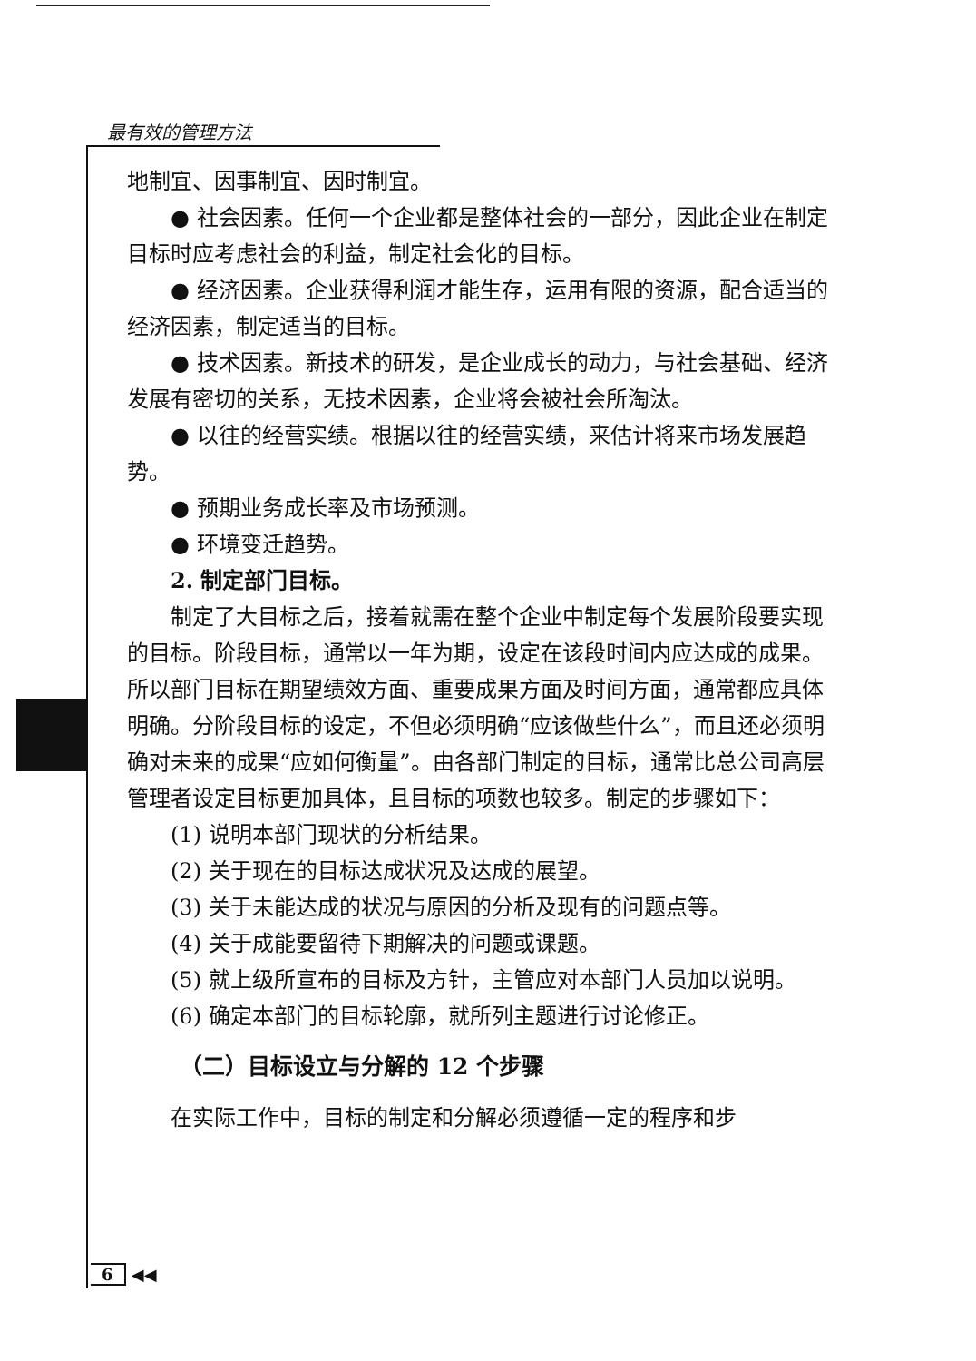最有效的管理方法
地制宜、因事制宜、因时制宜。
● 社会因素。任何一个企业都是整体社会的一部分，因此企业在制定目标时应考虑社会的利益，制定社会化的目标。
● 经济因素。企业获得利润才能生存，运用有限的资源，配合适当的经济因素，制定适当的目标。
● 技术因素。新技术的研发，是企业成长的动力，与社会基础、经济发展有密切的关系，无技术因素，企业将会被社会所淘汰。
● 以往的经营实绩。根据以往的经营实绩，来估计将来市场发展趋势。
● 预期业务成长率及市场预测。
● 环境变迁趋势。
2. 制定部门目标。
制定了大目标之后，接着就需在整个企业中制定每个发展阶段要实现的目标。阶段目标，通常以一年为期，设定在该段时间内应达成的成果。所以部门目标在期望绩效方面、重要成果方面及时间方面，通常都应具体明确。分阶段目标的设定，不但必须明确“应该做些什么”，而且还必须明确对未来的成果“应如何衡量”。由各部门制定的目标，通常比总公司高层管理者设定目标更加具体，且目标的项数也较多。制定的步骤如下：
(1) 说明本部门现状的分析结果。
(2) 关于现在的目标达成状况及达成的展望。
(3) 关于未能达成的状况与原因的分析及现有的问题点等。
(4) 关于成能要留待下期解决的问题或课题。
(5) 就上级所宣布的目标及方针，主管应对本部门人员加以说明。
(6) 确定本部门的目标轮廓，就所列主题进行讨论修正。
（二）目标设立与分解的 12 个步骤
在实际工作中，目标的制定和分解必须遵循一定的程序和步
6 ◀◀